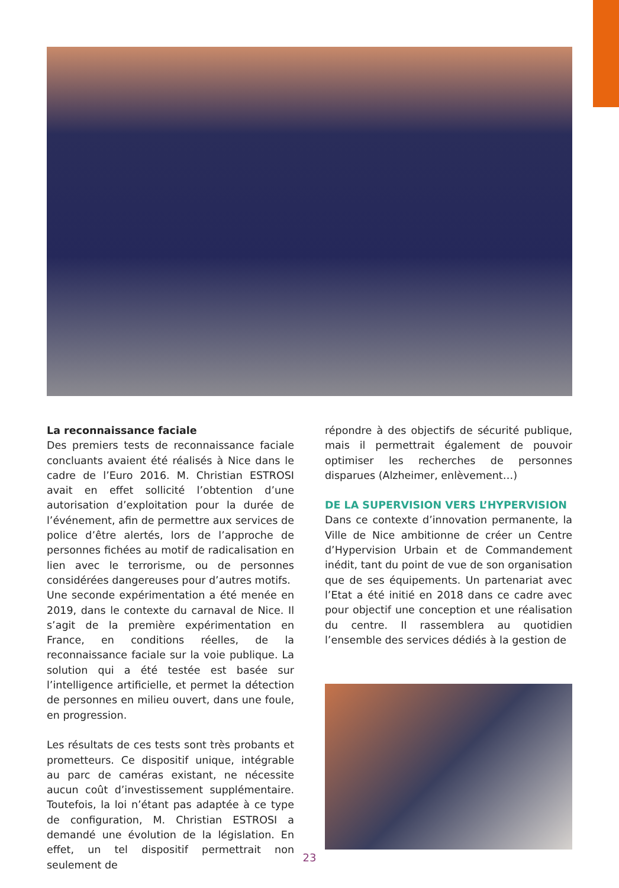La reconnaissance faciale
Des premiers tests de reconnaissance faciale concluants avaient été réalisés à Nice dans le cadre de l’Euro 2016. M. Christian ESTROSI avait en effet sollicité l’obtention d’une autorisation d’exploitation pour la durée de l’événement, afin de permettre aux services de police d’être alertés, lors de l’approche de personnes fichées au motif de radicalisation en lien avec le terrorisme, ou de personnes considérées dangereuses pour d’autres motifs.
Une seconde expérimentation a été menée en 2019, dans le contexte du carnaval de Nice. Il s’agit de la première expérimentation en France, en conditions réelles, de la reconnaissance faciale sur la voie publique. La solution qui a été testée est basée sur l’intelligence artificielle, et permet la détection de personnes en milieu ouvert, dans une foule, en progression.
Les résultats de ces tests sont très probants et prometteurs. Ce dispositif unique, intégrable au parc de caméras existant, ne nécessite aucun coût d’investissement supplémentaire. Toutefois, la loi n’étant pas adaptée à ce type de configuration, M. Christian ESTROSI a demandé une évolution de la législation. En effet, un tel dispositif permettrait non seulement de
répondre à des objectifs de sécurité publique, mais il permettrait également de pouvoir optimiser les recherches de personnes disparues (Alzheimer, enlèvement…)
DE LA SUPERVISION VERS L’HYPERVISION
Dans ce contexte d’innovation permanente, la Ville de Nice ambitionne de créer un Centre d’Hypervision Urbain et de Commandement inédit, tant du point de vue de son organisation que de ses équipements. Un partenariat avec l’Etat a été initié en 2018 dans ce cadre avec pour objectif une conception et une réalisation du centre. Il rassemblera au quotidien l’ensemble des services dédiés à la gestion de
23